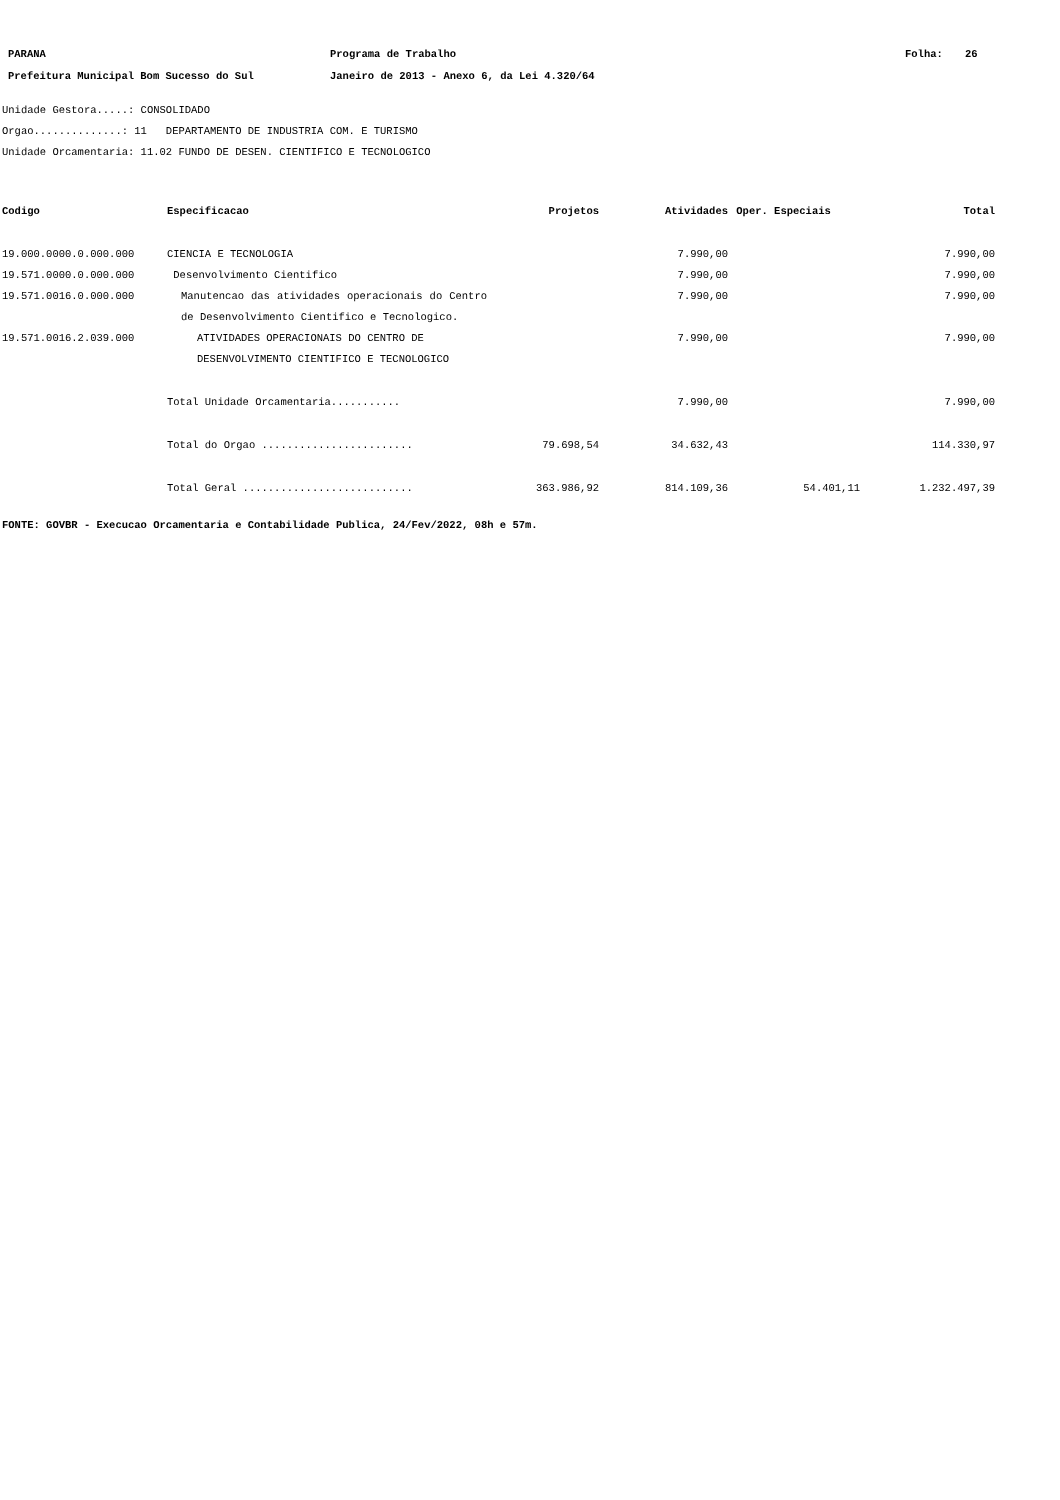PARANA Programa de Trabalho Folha: 26
Prefeitura Municipal Bom Sucesso do Sul Janeiro de 2013 - Anexo 6, da Lei 4.320/64
Unidade Gestora.....: CONSOLIDADO
Orgao..............: 11 DEPARTAMENTO DE INDUSTRIA COM. E TURISMO
Unidade Orcamentaria: 11.02 FUNDO DE DESEN. CIENTIFICO E TECNOLOGICO
| Codigo | Especificacao | Projetos | Atividades | Oper. Especiais | Total |
| --- | --- | --- | --- | --- | --- |
| 19.000.0000.0.000.000 | CIENCIA E TECNOLOGIA | | 7.990,00 | | 7.990,00 |
| 19.571.0000.0.000.000 | Desenvolvimento Cientifico | | 7.990,00 | | 7.990,00 |
| 19.571.0016.0.000.000 | Manutencao das atividades operacionais do Centro de Desenvolvimento Cientifico e Tecnologico. | | 7.990,00 | | 7.990,00 |
| 19.571.0016.2.039.000 | ATIVIDADES OPERACIONAIS DO CENTRO DE DESENVOLVIMENTO CIENTIFICO E TECNOLOGICO | | 7.990,00 | | 7.990,00 |
| | Total Unidade Orcamentaria........... | | 7.990,00 | | 7.990,00 |
| | Total do Orgao ........................ | 79.698,54 | 34.632,43 | | 114.330,97 |
| | Total Geral ........................... | 363.986,92 | 814.109,36 | 54.401,11 | 1.232.497,39 |
FONTE: GOVBR - Execucao Orcamentaria e Contabilidade Publica, 24/Fev/2022, 08h e 57m.